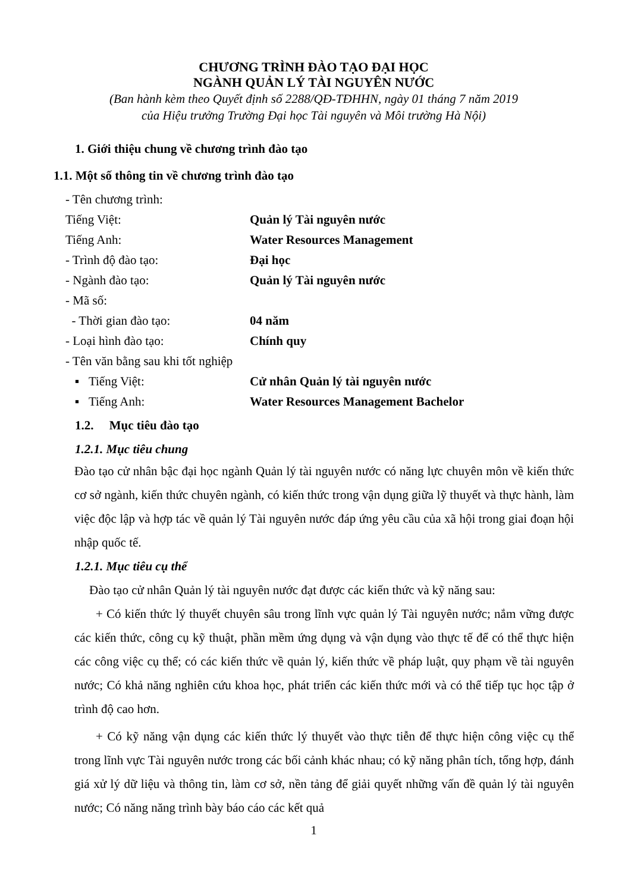CHƯƠNG TRÌNH ĐÀO TẠO ĐẠI HỌC
NGÀNH QUẢN LÝ TÀI NGUYÊN NƯỚC
(Ban hành kèm theo Quyết định số 2288/QĐ-TĐHHN, ngày 01 tháng 7 năm 2019
của Hiệu trưởng Trường Đại học Tài nguyên và Môi trường Hà Nội)
1. Giới thiệu chung về chương trình đào tạo
1.1. Một số thông tin về chương trình đào tạo
- Tên chương trình:
Tiếng Việt: Quản lý Tài nguyên nước
Tiếng Anh: Water Resources Management
- Trình độ đào tạo: Đại học
- Ngành đào tạo: Quản lý Tài nguyên nước
- Mã số:
- Thời gian đào tạo: 04 năm
- Loại hình đào tạo: Chính quy
- Tên văn bằng sau khi tốt nghiệp
▪ Tiếng Việt: Cử nhân Quản lý tài nguyên nước
▪ Tiếng Anh: Water Resources Management Bachelor
1.2. Mục tiêu đào tạo
1.2.1. Mục tiêu chung
Đào tạo cử nhân bậc đại học ngành Quản lý tài nguyên nước có năng lực chuyên môn về kiến thức cơ sở ngành, kiến thức chuyên ngành, có kiến thức trong vận dụng giữa lỹ thuyết và thực hành, làm việc độc lập và hợp tác về quản lý Tài nguyên nước đáp ứng yêu cầu của xã hội trong giai đoạn hội nhập quốc tế.
1.2.1. Mục tiêu cụ thể
Đào tạo cử nhân Quản lý tài nguyên nước đạt được các kiến thức và kỹ năng sau:
+ Có kiến thức lý thuyết chuyên sâu trong lĩnh vực quản lý Tài nguyên nước; nắm vững được các kiến thức, công cụ kỹ thuật, phần mềm ứng dụng và vận dụng vào thực tế để có thể thực hiện các công việc cụ thể; có các kiến thức về quản lý, kiến thức về pháp luật, quy phạm về tài nguyên nước; Có khả năng nghiên cứu khoa học, phát triển các kiến thức mới và có thể tiếp tục học tập ở trình độ cao hơn.
+ Có kỹ năng vận dụng các kiến thức lý thuyết vào thực tiễn để thực hiện công việc cụ thể trong lĩnh vực Tài nguyên nước trong các bối cảnh khác nhau; có kỹ năng phân tích, tổng hợp, đánh giá xử lý dữ liệu và thông tin, làm cơ sở, nền tảng để giải quyết những vấn đề quản lý tài nguyên nước; Có năng năng trình bày báo cáo các kết quả
1